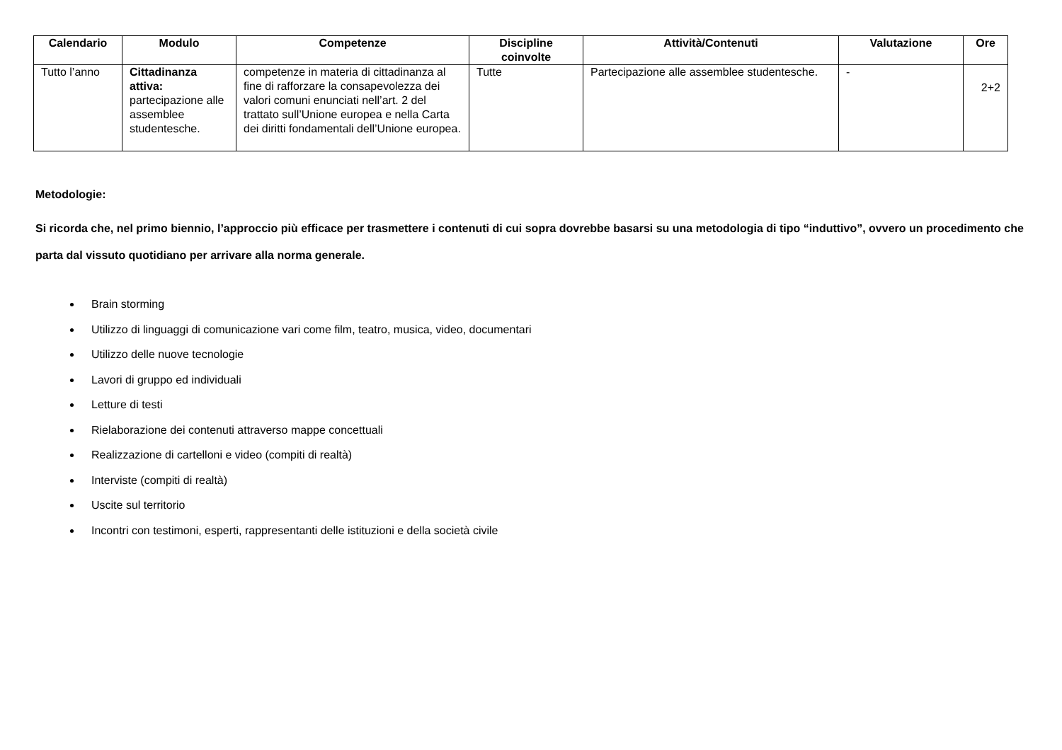| Calendario | Modulo | Competenze | Discipline coinvolte | Attività/Contenuti | Valutazione | Ore |
| --- | --- | --- | --- | --- | --- | --- |
| Tutto l’anno | Cittadinanza attiva: partecipazione alle assemblee studentesche. | competenze in materia di cittadinanza al fine di rafforzare la consapevolezza dei valori comuni enunciati nell’art. 2 del trattato sull’Unione europea e nella Carta dei diritti fondamentali dell’Unione europea. | Tutte | Partecipazione alle assemblee studentesche. | - | 2+2 |
Metodologie:
Si ricorda che, nel primo biennio, l’approccio più efficace per trasmettere i contenuti di cui sopra dovrebbe basarsi su una metodologia di tipo “induttivo”, ovvero un procedimento che parta dal vissuto quotidiano per arrivare alla norma generale.
Brain storming
Utilizzo di linguaggi di comunicazione vari come film, teatro, musica, video, documentari
Utilizzo delle nuove tecnologie
Lavori di gruppo ed individuali
Letture di testi
Rielaborazione dei contenuti attraverso mappe concettuali
Realizzazione di cartelloni e video (compiti di realtà)
Interviste (compiti di realtà)
Uscite sul territorio
Incontri con testimoni, esperti, rappresentanti delle istituzioni e della società civile